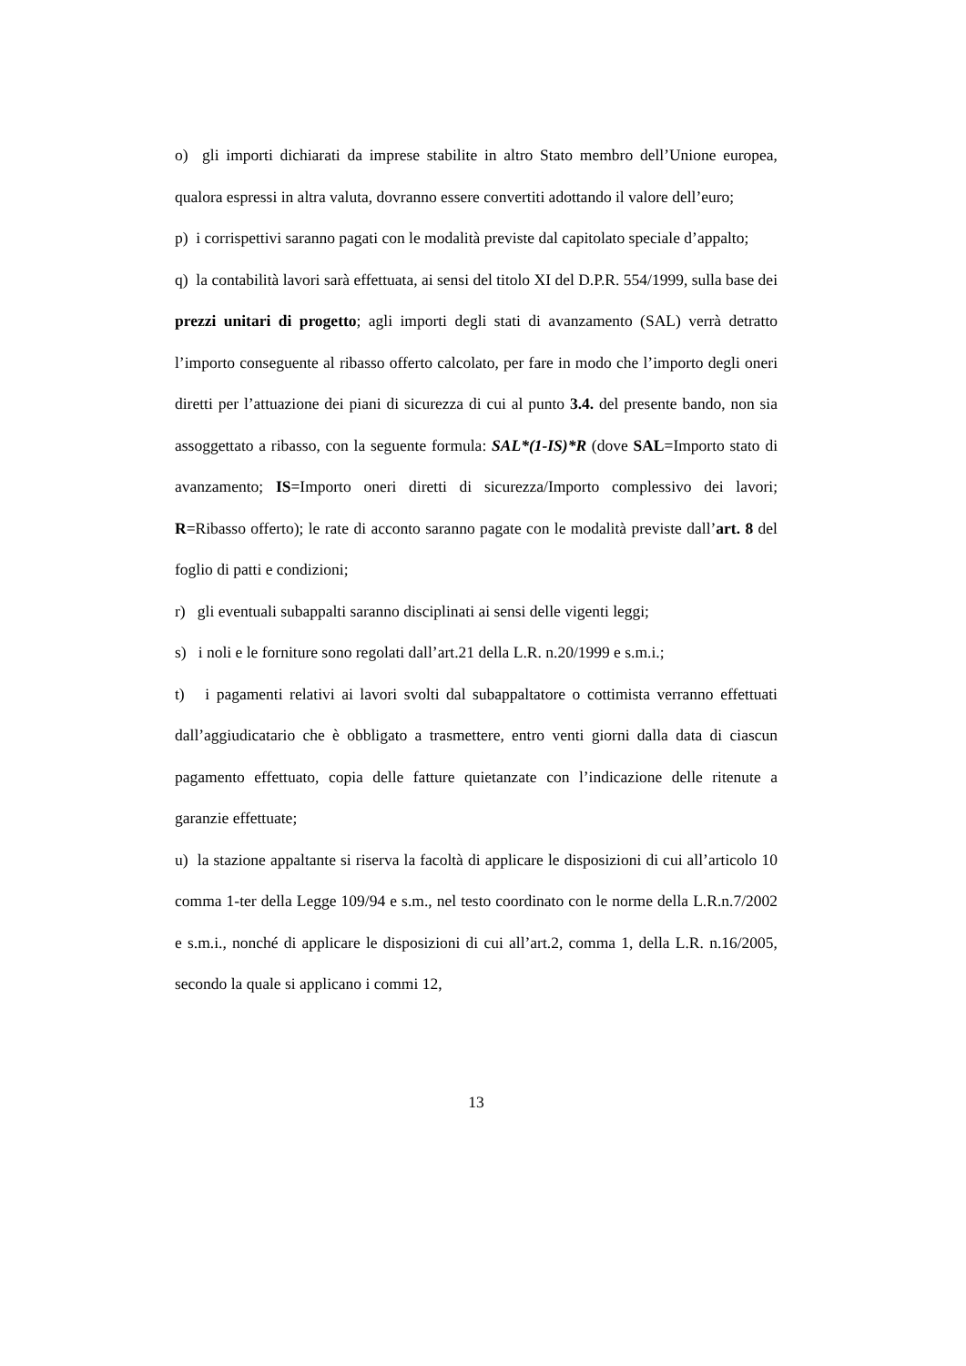o) gli importi dichiarati da imprese stabilite in altro Stato membro dell’Unione europea, qualora espressi in altra valuta, dovranno essere convertiti adottando il valore dell’euro;
p) i corrispettivi saranno pagati con le modalità previste dal capitolato speciale d’appalto;
q) la contabilità lavori sarà effettuata, ai sensi del titolo XI del D.P.R. 554/1999, sulla base dei prezzi unitari di progetto; agli importi degli stati di avanzamento (SAL) verrà detratto l’importo conseguente al ribasso offerto calcolato, per fare in modo che l’importo degli oneri diretti per l’attuazione dei piani di sicurezza di cui al punto 3.4. del presente bando, non sia assoggettato a ribasso, con la seguente formula: SAL*(1-IS)*R (dove SAL=Importo stato di avanzamento; IS=Importo oneri diretti di sicurezza/Importo complessivo dei lavori; R=Ribasso offerto); le rate di acconto saranno pagate con le modalità previste dall’art. 8 del foglio di patti e condizioni;
r) gli eventuali subappalti saranno disciplinati ai sensi delle vigenti leggi;
s) i noli e le forniture sono regolati dall’art.21 della L.R. n.20/1999 e s.m.i.;
t) i pagamenti relativi ai lavori svolti dal subappaltatore o cottimista verranno effettuati dall’aggiudicatario che è obbligato a trasmettere, entro venti giorni dalla data di ciascun pagamento effettuato, copia delle fatture quietanzate con l’indicazione delle ritenute a garanzie effettuate;
u) la stazione appaltante si riserva la facoltà di applicare le disposizioni di cui all’articolo 10 comma 1-ter della Legge 109/94 e s.m., nel testo coordinato con le norme della L.R.n.7/2002 e s.m.i., nonché di applicare le disposizioni di cui all’art.2, comma 1, della L.R. n.16/2005, secondo la quale si applicano i commi 12,
13